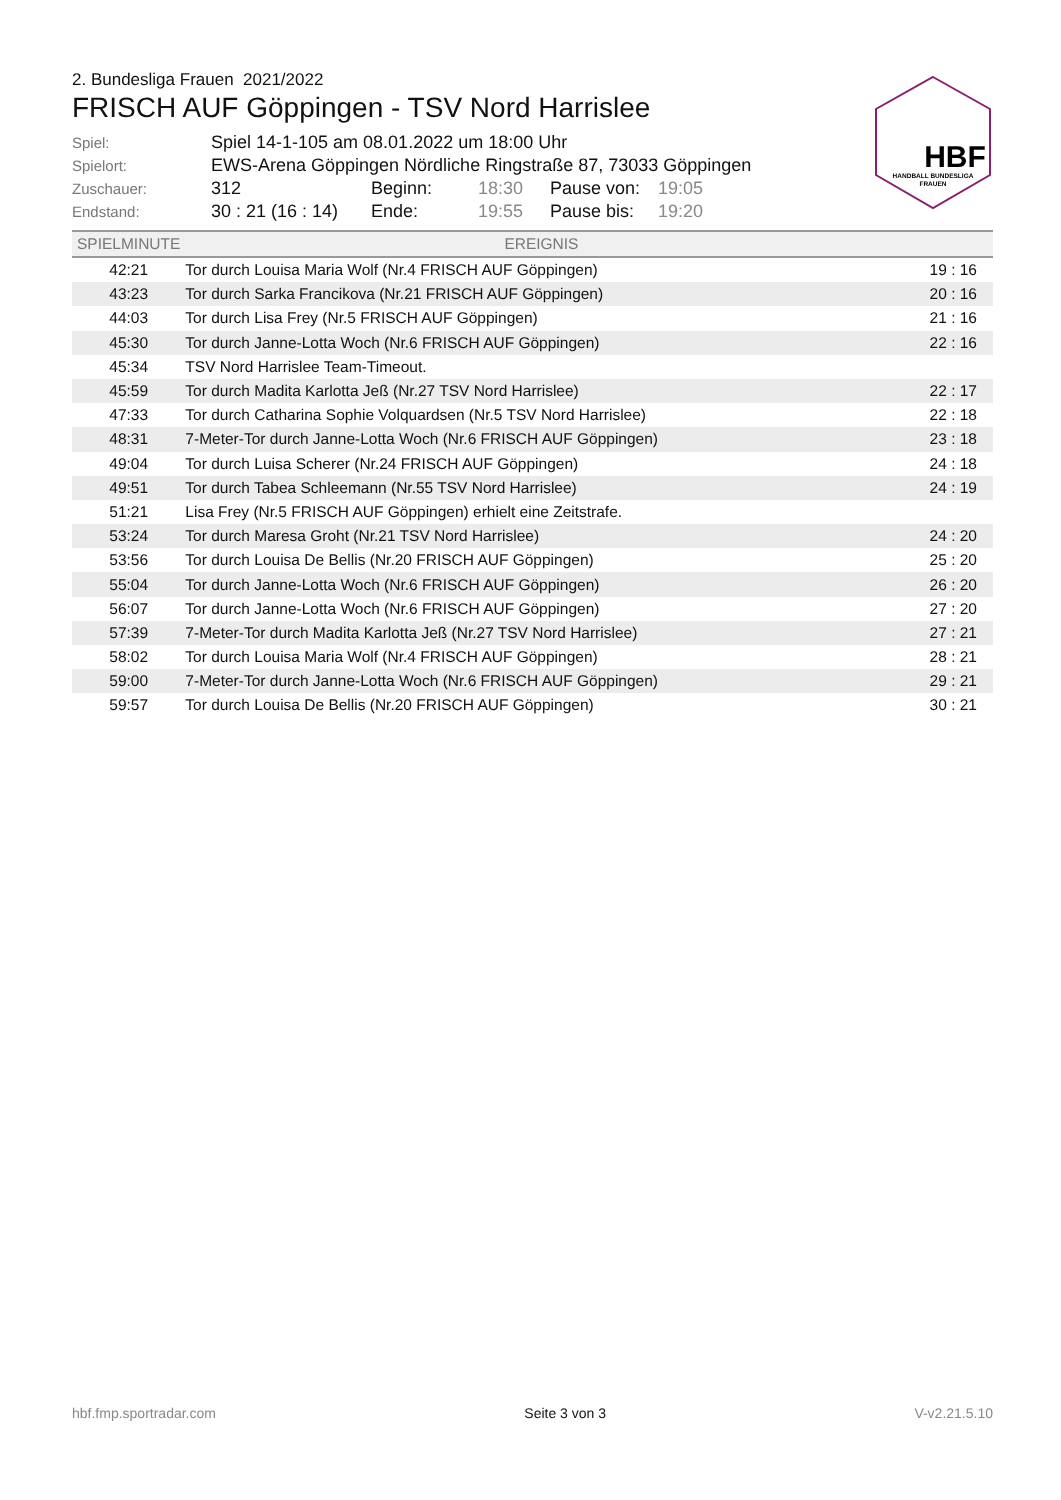HBF
HANDBALL BUNDESLIGA
FRAUEN
2. Bundesliga Frauen 2021/2022
FRISCH AUF Göppingen - TSV Nord Harrislee
| Spiel: | Spiel 14-1-105 am 08.01.2022 um 18:00 Uhr | | | | |
| Spielort: | EWS-Arena Göppingen Nördliche Ringstraße 87, 73033 Göppingen | | | | |
| Zuschauer: | 312 | Beginn: | 18:30 | Pause von: | 19:05 |
| Endstand: | 30 : 21 (16 : 14) | Ende: | 19:55 | Pause bis: | 19:20 |
| SPIELMINUTE | EREIGNIS | |
| --- | --- | --- |
| 42:21 | Tor durch Louisa Maria Wolf (Nr.4 FRISCH AUF Göppingen) | 19 : 16 |
| 43:23 | Tor durch Sarka Francikova (Nr.21 FRISCH AUF Göppingen) | 20 : 16 |
| 44:03 | Tor durch Lisa Frey (Nr.5 FRISCH AUF Göppingen) | 21 : 16 |
| 45:30 | Tor durch Janne-Lotta Woch (Nr.6 FRISCH AUF Göppingen) | 22 : 16 |
| 45:34 | TSV Nord Harrislee Team-Timeout. | |
| 45:59 | Tor durch Madita Karlotta Jeß (Nr.27 TSV Nord Harrislee) | 22 : 17 |
| 47:33 | Tor durch Catharina Sophie Volquardsen (Nr.5 TSV Nord Harrislee) | 22 : 18 |
| 48:31 | 7-Meter-Tor durch Janne-Lotta Woch (Nr.6 FRISCH AUF Göppingen) | 23 : 18 |
| 49:04 | Tor durch Luisa Scherer (Nr.24 FRISCH AUF Göppingen) | 24 : 18 |
| 49:51 | Tor durch Tabea Schleemann (Nr.55 TSV Nord Harrislee) | 24 : 19 |
| 51:21 | Lisa Frey (Nr.5 FRISCH AUF Göppingen) erhielt eine Zeitstrafe. | |
| 53:24 | Tor durch Maresa Groht (Nr.21 TSV Nord Harrislee) | 24 : 20 |
| 53:56 | Tor durch Louisa De Bellis (Nr.20 FRISCH AUF Göppingen) | 25 : 20 |
| 55:04 | Tor durch Janne-Lotta Woch (Nr.6 FRISCH AUF Göppingen) | 26 : 20 |
| 56:07 | Tor durch Janne-Lotta Woch (Nr.6 FRISCH AUF Göppingen) | 27 : 20 |
| 57:39 | 7-Meter-Tor durch Madita Karlotta Jeß (Nr.27 TSV Nord Harrislee) | 27 : 21 |
| 58:02 | Tor durch Louisa Maria Wolf (Nr.4 FRISCH AUF Göppingen) | 28 : 21 |
| 59:00 | 7-Meter-Tor durch Janne-Lotta Woch (Nr.6 FRISCH AUF Göppingen) | 29 : 21 |
| 59:57 | Tor durch Louisa De Bellis (Nr.20 FRISCH AUF Göppingen) | 30 : 21 |
hbf.fmp.sportradar.com Seite 3 von 3 V-v2.21.5.10